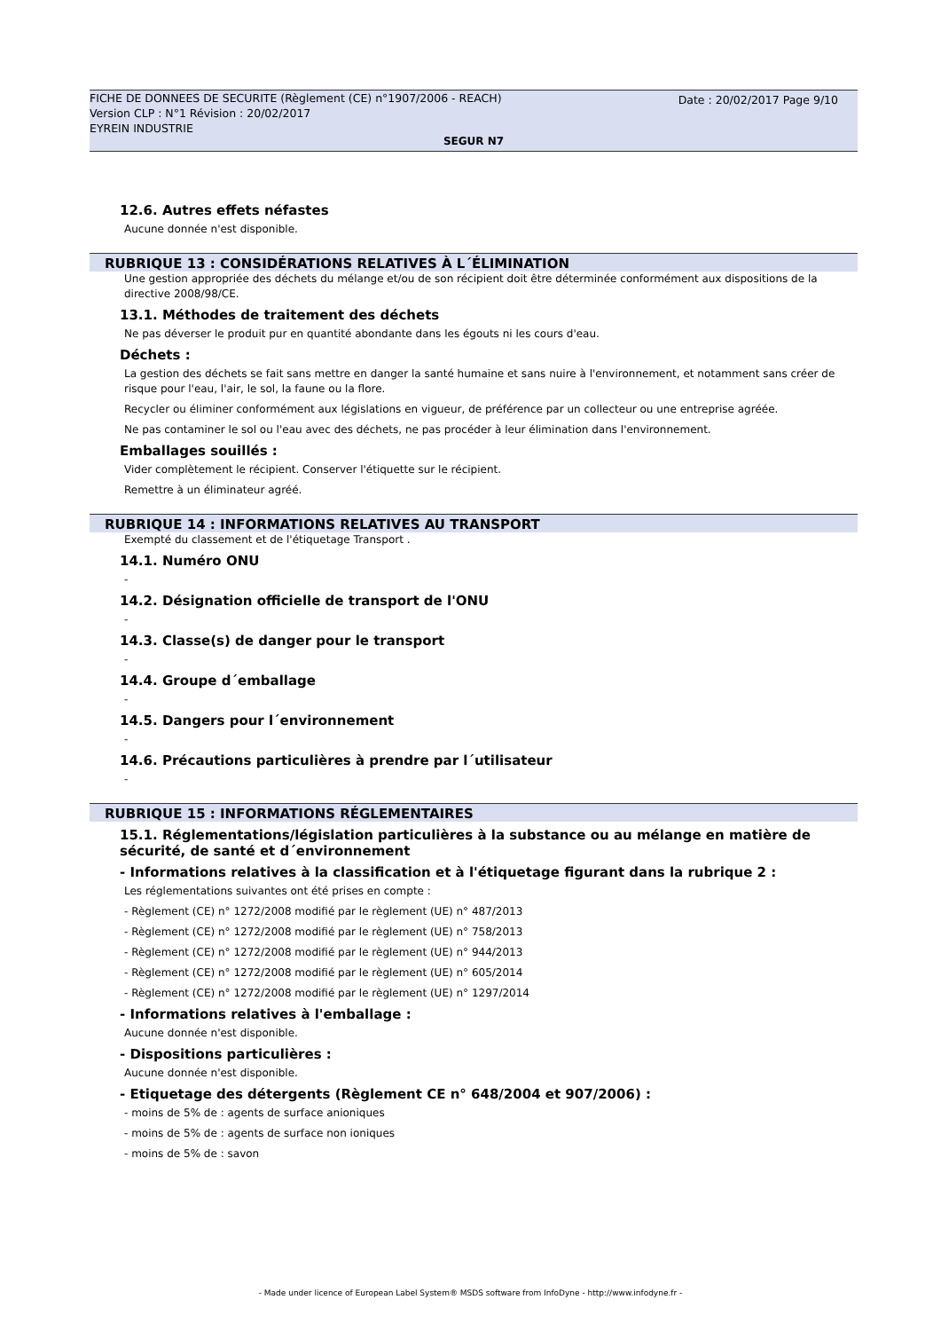Date : 20/02/2017 Page 9/10 FICHE DE DONNEES DE SECURITE (Règlement (CE) n°1907/2006 - REACH)
Version CLP : N°1 Révision : 20/02/2017
EYREIN INDUSTRIE
SEGUR N7
12.6. Autres effets néfastes
Aucune donnée n'est disponible.
RUBRIQUE 13 : CONSIDÉRATIONS RELATIVES À L´ÉLIMINATION
Une gestion appropriée des déchets du mélange et/ou de son récipient doit être déterminée conformément aux dispositions de la directive 2008/98/CE.
13.1. Méthodes de traitement des déchets
Ne pas déverser le produit pur en quantité abondante dans les égouts ni les cours d'eau.
Déchets :
La gestion des déchets se fait sans mettre en danger la santé humaine et sans nuire à l'environnement, et notamment sans créer de risque pour l'eau, l'air, le sol, la faune ou la flore.
Recycler ou éliminer conformément aux législations en vigueur, de préférence par un collecteur ou une entreprise agréée.
Ne pas contaminer le sol ou l'eau avec des déchets, ne pas procéder à leur élimination dans l'environnement.
Emballages souillés :
Vider complètement le récipient. Conserver l'étiquette sur le récipient.
Remettre à un éliminateur agréé.
RUBRIQUE 14 : INFORMATIONS RELATIVES AU TRANSPORT
Exempté du classement et de l'étiquetage Transport .
14.1. Numéro ONU
-
14.2. Désignation officielle de transport de l'ONU
-
14.3. Classe(s) de danger pour le transport
-
14.4. Groupe d´emballage
-
14.5. Dangers pour l´environnement
-
14.6. Précautions particulières à prendre par l´utilisateur
-
RUBRIQUE 15 : INFORMATIONS RÉGLEMENTAIRES
15.1. Réglementations/législation particulières à la substance ou au mélange en matière de sécurité, de santé et d´environnement
- Informations relatives à la classification et à l'étiquetage figurant dans la rubrique 2 :
Les réglementations suivantes ont été prises en compte :
- Règlement (CE) n° 1272/2008 modifié par le règlement (UE) n° 487/2013
- Règlement (CE) n° 1272/2008 modifié par le règlement (UE) n° 758/2013
- Règlement (CE) n° 1272/2008 modifié par le règlement (UE) n° 944/2013
- Règlement (CE) n° 1272/2008 modifié par le règlement (UE) n° 605/2014
- Règlement (CE) n° 1272/2008 modifié par le règlement (UE) n° 1297/2014
- Informations relatives à l'emballage :
Aucune donnée n'est disponible.
- Dispositions particulières :
Aucune donnée n'est disponible.
- Etiquetage des détergents (Règlement CE n° 648/2004 et 907/2006) :
- moins de 5% de : agents de surface anioniques
- moins de 5% de : agents de surface non ioniques
- moins de 5% de : savon
- Made under licence of European Label System® MSDS software from InfoDyne - http://www.infodyne.fr -